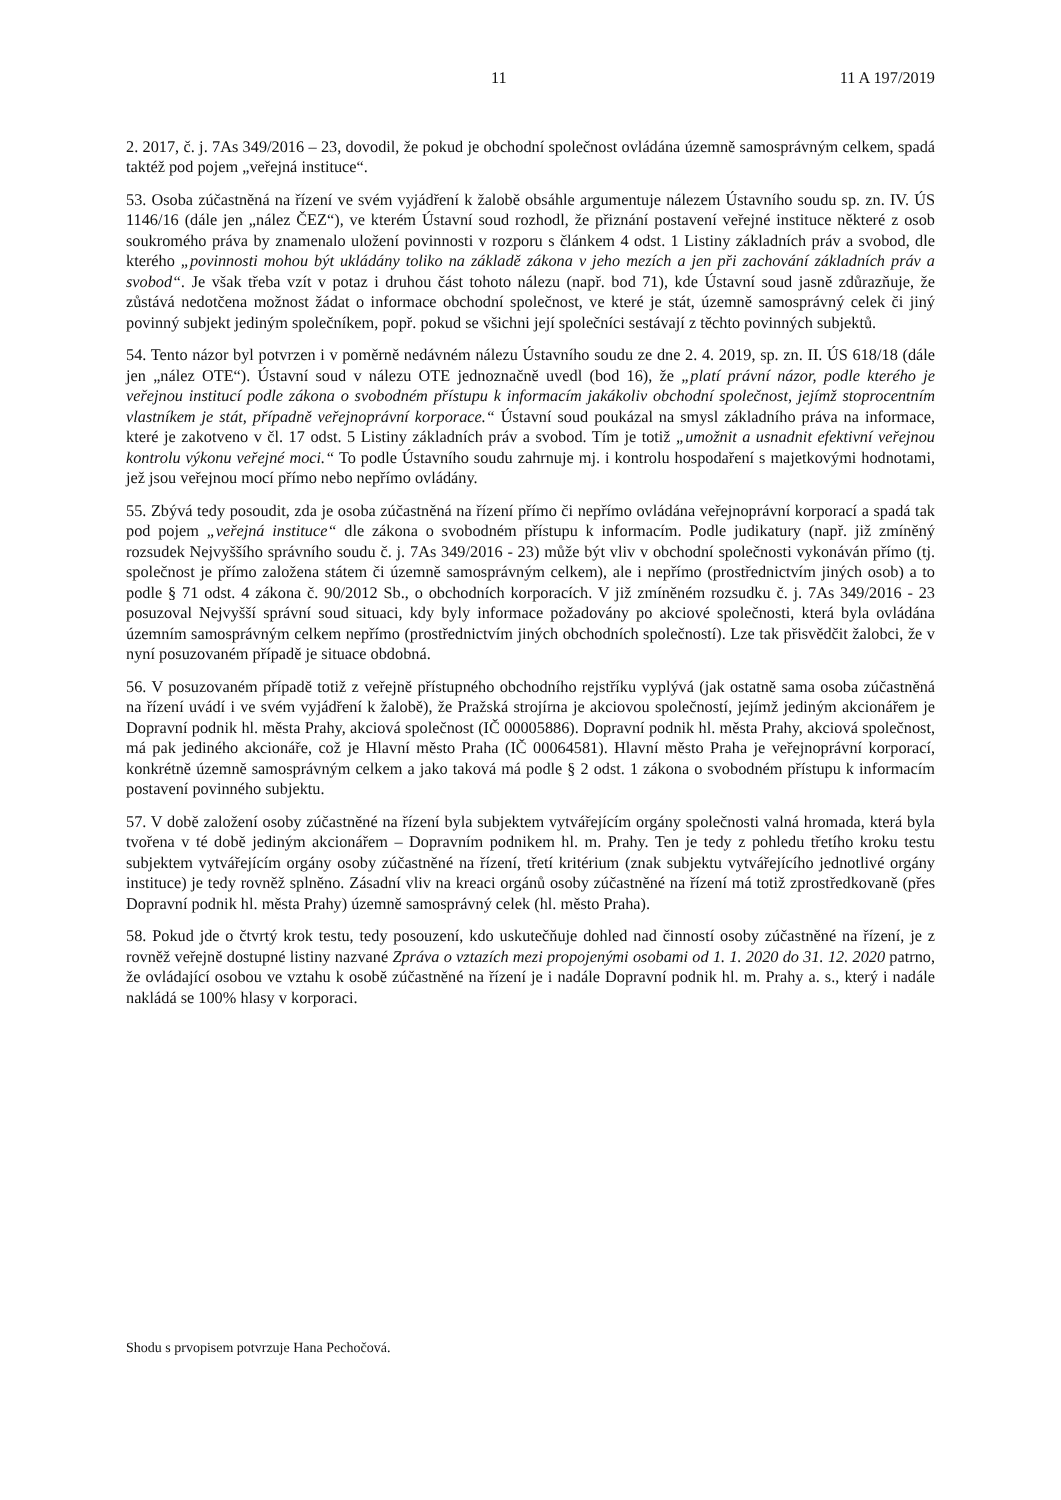11 11 A 197/2019
2. 2017, č. j. 7As 349/2016 – 23, dovodil, že pokud je obchodní společnost ovládána územně samosprávným celkem, spadá taktéž pod pojem „veřejná instituce“.
53. Osoba zúčastněná na řízení ve svém vyjádření k žalobě obsáhle argumentuje nálezem Ústavního soudu sp. zn. IV. ÚS 1146/16 (dále jen „nález ČEZ“), ve kterém Ústavní soud rozhodl, že přiznání postavení veřejné instituce některé z osob soukromého práva by znamenalo uložení povinnosti v rozporu s článkem 4 odst. 1 Listiny základních práv a svobod, dle kterého „povinnosti mohou být ukládány toliko na základě zákona v jeho mezích a jen při zachování základních práv a svobod“. Je však třeba vzít v potaz i druhou část tohoto nálezu (např. bod 71), kde Ústavní soud jasně zdůrazňuje, že zůstává nedotčena možnost žádat o informace obchodní společnost, ve které je stát, územně samosprávný celek či jiný povinný subjekt jediným společníkem, popř. pokud se všichni její společníci sestávají z těchto povinných subjektů.
54. Tento názor byl potvrzen i v poměrně nedávném nálezu Ústavního soudu ze dne 2. 4. 2019, sp. zn. II. ÚS 618/18 (dále jen „nález OTE“). Ústavní soud v nálezu OTE jednoznačně uvedl (bod 16), že „platí právní názor, podle kterého je veřejnou institucí podle zákona o svobodném přístupu k informacím jakákoliv obchodní společnost, jejímž stoprocentním vlastníkem je stát, případně veřejnoprávní korporace.“ Ústavní soud poukázal na smysl základního práva na informace, které je zakotveno v čl. 17 odst. 5 Listiny základních práv a svobod. Tím je totiž „umožnit a usnadnit efektivní veřejnou kontrolu výkonu veřejné moci.“ To podle Ústavního soudu zahrnuje mj. i kontrolu hospodaření s majetkovými hodnotami, jež jsou veřejnou mocí přímo nebo nepřímo ovládány.
55. Zbývá tedy posoudit, zda je osoba zúčastněná na řízení přímo či nepřímo ovládána veřejnoprávní korporací a spadá tak pod pojem „veřejná instituce“ dle zákona o svobodném přístupu k informacím. Podle judikatury (např. již zmíněný rozsudek Nejvyššího správního soudu č. j. 7As 349/2016 - 23) může být vliv v obchodní společnosti vykonáván přímo (tj. společnost je přímo založena státem či územně samosprávným celkem), ale i nepřímo (prostřednictvím jiných osob) a to podle § 71 odst. 4 zákona č. 90/2012 Sb., o obchodních korporacích. V již zmíněném rozsudku č. j. 7As 349/2016 - 23 posuzoval Nejvyšší správní soud situaci, kdy byly informace požadovány po akciové společnosti, která byla ovládána územním samosprávným celkem nepřímo (prostřednictvím jiných obchodních společností). Lze tak přisvědčit žalobci, že v nyní posuzovaném případě je situace obdobná.
56. V posuzovaném případě totiž z veřejně přístupného obchodního rejstříku vyplývá (jak ostatně sama osoba zúčastněná na řízení uvádí i ve svém vyjádření k žalobě), že Pražská strojírna je akciovou společností, jejímž jediným akcionářem je Dopravní podnik hl. města Prahy, akciová společnost (IČ 00005886). Dopravní podnik hl. města Prahy, akciová společnost, má pak jediného akcionáře, což je Hlavní město Praha (IČ 00064581). Hlavní město Praha je veřejnoprávní korporací, konkrétně územně samosprávným celkem a jako taková má podle § 2 odst. 1 zákona o svobodném přístupu k informacím postavení povinného subjektu.
57. V době založení osoby zúčastněné na řízení byla subjektem vytvářejícím orgány společnosti valná hromada, která byla tvořena v té době jediným akcionářem – Dopravním podnikem hl. m. Prahy. Ten je tedy z pohledu třetího kroku testu subjektem vytvářejícím orgány osoby zúčastněné na řízení, třetí kritérium (znak subjektu vytvářejícího jednotlivé orgány instituce) je tedy rovněž splněno. Zásadní vliv na kreaci orgánů osoby zúčastněné na řízení má totiž zprostředkovaně (přes Dopravní podnik hl. města Prahy) územně samosprávný celek (hl. město Praha).
58. Pokud jde o čtvrtý krok testu, tedy posouzení, kdo uskutečňuje dohled nad činností osoby zúčastněné na řízení, je z rovněž veřejně dostupné listiny nazvané Zpráva o vztazích mezi propojenými osobami od 1. 1. 2020 do 31. 12. 2020 patrno, že ovládající osobou ve vztahu k osobě zúčastněné na řízení je i nadále Dopravní podnik hl. m. Prahy a. s., který i nadále nakládá se 100% hlasy v korporaci.
Shodu s prvopisem potvrzuje Hana Pechočová.